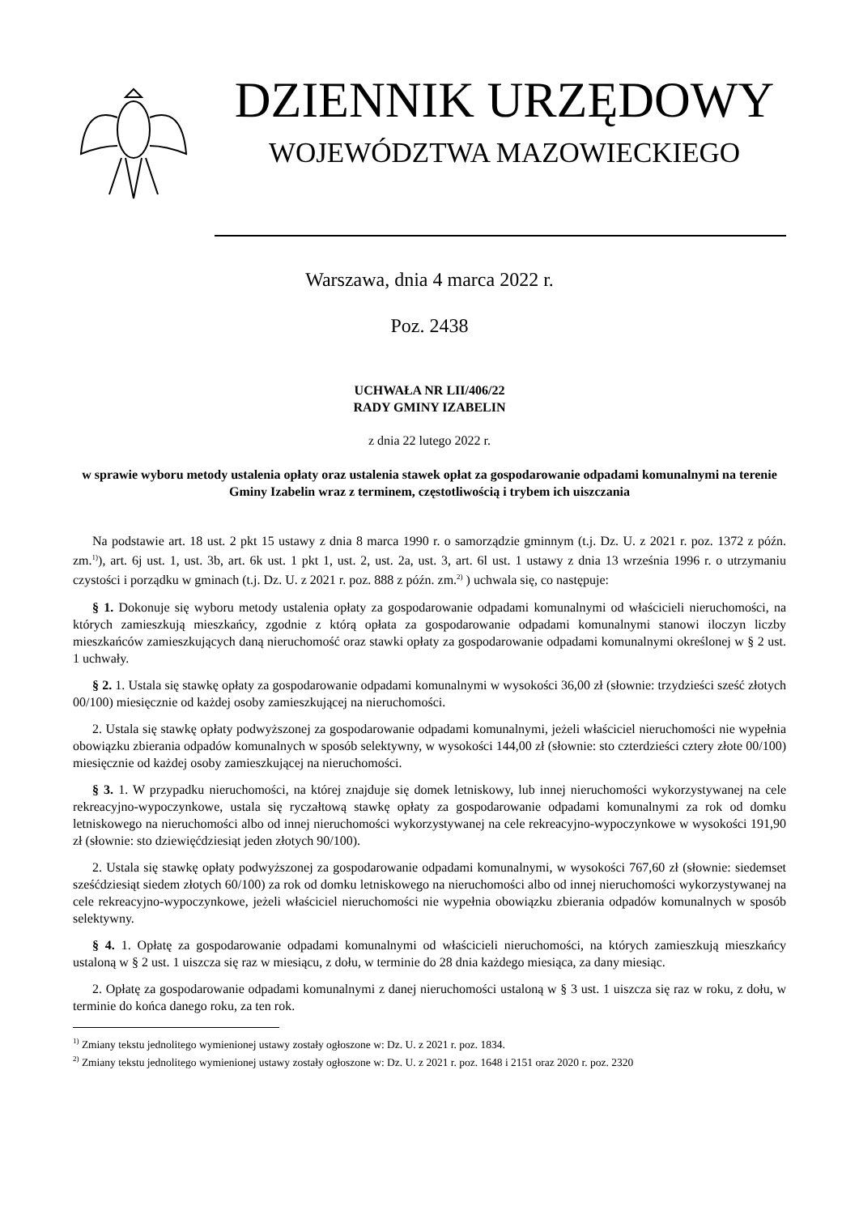DZIENNIK URZĘDOWY
WOJEWÓDZTWA MAZOWIECKIEGO
Warszawa, dnia 4 marca 2022 r.
Poz. 2438
UCHWAŁA NR LII/406/22
RADY GMINY IZABELIN
z dnia 22 lutego 2022 r.
w sprawie wyboru metody ustalenia opłaty oraz ustalenia stawek opłat za gospodarowanie odpadami komunalnymi na terenie Gminy Izabelin wraz z terminem, częstotliwością i trybem ich uiszczania
Na podstawie art. 18 ust. 2 pkt 15 ustawy z dnia 8 marca 1990 r. o samorządzie gminnym (t.j. Dz. U. z 2021 r. poz. 1372 z późn. zm.<sup>1)</sup>), art. 6j ust. 1, ust. 3b, art. 6k ust. 1 pkt 1, ust. 2, ust. 2a, ust. 3, art. 6l ust. 1 ustawy z dnia 13 września 1996 r. o utrzymaniu czystości i porządku w gminach (t.j. Dz. U. z 2021 r. poz. 888 z późn. zm.<sup>2)</sup> ) uchwala się, co następuje:
§ 1. Dokonuje się wyboru metody ustalenia opłaty za gospodarowanie odpadami komunalnymi od właścicieli nieruchomości, na których zamieszkują mieszkańcy, zgodnie z którą opłata za gospodarowanie odpadami komunalnymi stanowi iloczyn liczby mieszkańców zamieszkujących daną nieruchomość oraz stawki opłaty za gospodarowanie odpadami komunalnymi określonej w § 2 ust. 1 uchwały.
§ 2. 1. Ustala się stawkę opłaty za gospodarowanie odpadami komunalnymi w wysokości 36,00 zł (słownie: trzydzieści sześć złotych 00/100) miesięcznie od każdej osoby zamieszkującej na nieruchomości.
2. Ustala się stawkę opłaty podwyższonej za gospodarowanie odpadami komunalnymi, jeżeli właściciel nieruchomości nie wypełnia obowiązku zbierania odpadów komunalnych w sposób selektywny, w wysokości 144,00 zł (słownie: sto czterdzieści cztery złote 00/100) miesięcznie od każdej osoby zamieszkującej na nieruchomości.
§ 3. 1. W przypadku nieruchomości, na której znajduje się domek letniskowy, lub innej nieruchomości wykorzystywanej na cele rekreacyjno-wypoczynkowe, ustala się ryczałtową stawkę opłaty za gospodarowanie odpadami komunalnymi za rok od domku letniskowego na nieruchomości albo od innej nieruchomości wykorzystywanej na cele rekreacyjno-wypoczynkowe w wysokości 191,90 zł (słownie: sto dziewięćdziesiąt jeden złotych 90/100).
2. Ustala się stawkę opłaty podwyższonej za gospodarowanie odpadami komunalnymi, w wysokości 767,60 zł (słownie: siedemset sześćdziesiąt siedem złotych 60/100) za rok od domku letniskowego na nieruchomości albo od innej nieruchomości wykorzystywanej na cele rekreacyjno-wypoczynkowe, jeżeli właściciel nieruchomości nie wypełnia obowiązku zbierania odpadów komunalnych w sposób selektywny.
§ 4. 1. Opłatę za gospodarowanie odpadami komunalnymi od właścicieli nieruchomości, na których zamieszkują mieszkańcy ustaloną w § 2 ust. 1 uiszcza się raz w miesiącu, z dołu, w terminie do 28 dnia każdego miesiąca, za dany miesiąc.
2. Opłatę za gospodarowanie odpadami komunalnymi z danej nieruchomości ustaloną w § 3 ust. 1 uiszcza się raz w roku, z dołu, w terminie do końca danego roku, za ten rok.
<sup>1)</sup> Zmiany tekstu jednolitego wymienionej ustawy zostały ogłoszone w: Dz. U. z 2021 r. poz. 1834.
<sup>2)</sup> Zmiany tekstu jednolitego wymienionej ustawy zostały ogłoszone w: Dz. U. z 2021 r. poz. 1648 i 2151 oraz 2020 r. poz. 2320